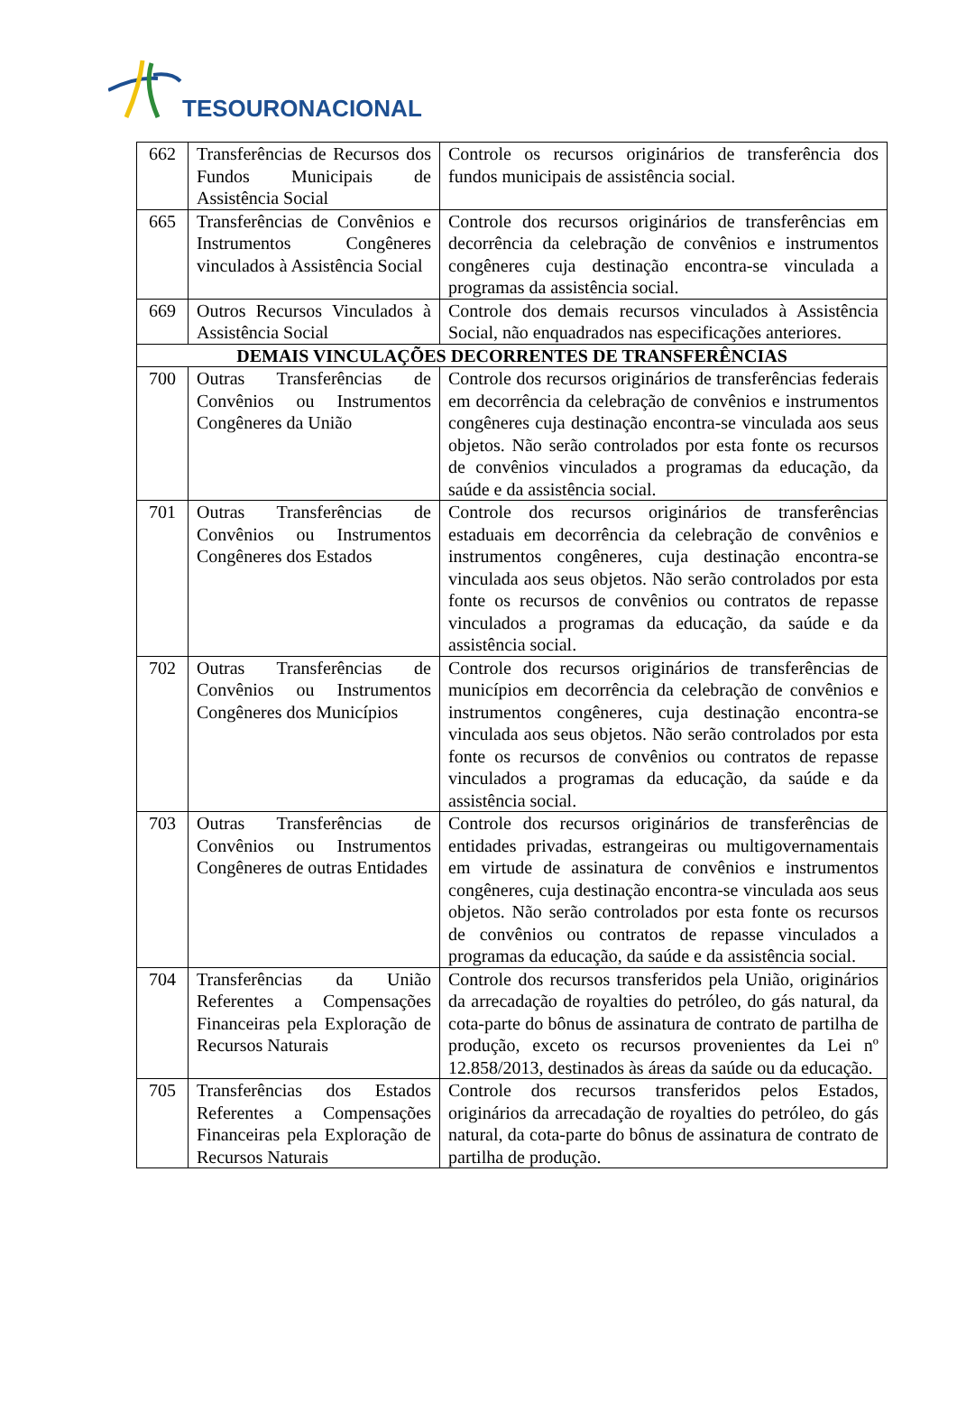TESOURONACIONAL
| 662 | Transferências de Recursos dos Fundos Municipais de Assistência Social | Controle os recursos originários de transferência dos fundos municipais de assistência social. |
| 665 | Transferências de Convênios e Instrumentos Congêneres vinculados à Assistência Social | Controle dos recursos originários de transferências em decorrência da celebração de convênios e instrumentos congêneres cuja destinação encontra-se vinculada a programas da assistência social. |
| 669 | Outros Recursos Vinculados à Assistência Social | Controle dos demais recursos vinculados à Assistência Social, não enquadrados nas especificações anteriores. |
| DEMAIS VINCULAÇÕES DECORRENTES DE TRANSFERÊNCIAS | | |
| 700 | Outras Transferências de Convênios ou Instrumentos Congêneres da União | Controle dos recursos originários de transferências federais em decorrência da celebração de convênios e instrumentos congêneres cuja destinação encontra-se vinculada aos seus objetos. Não serão controlados por esta fonte os recursos de convênios vinculados a programas da educação, da saúde e da assistência social. |
| 701 | Outras Transferências de Convênios ou Instrumentos Congêneres dos Estados | Controle dos recursos originários de transferências estaduais em decorrência da celebração de convênios e instrumentos congêneres, cuja destinação encontra-se vinculada aos seus objetos. Não serão controlados por esta fonte os recursos de convênios ou contratos de repasse vinculados a programas da educação, da saúde e da assistência social. |
| 702 | Outras Transferências de Convênios ou Instrumentos Congêneres dos Municípios | Controle dos recursos originários de transferências de municípios em decorrência da celebração de convênios e instrumentos congêneres, cuja destinação encontra-se vinculada aos seus objetos. Não serão controlados por esta fonte os recursos de convênios ou contratos de repasse vinculados a programas da educação, da saúde e da assistência social. |
| 703 | Outras Transferências de Convênios ou Instrumentos Congêneres de outras Entidades | Controle dos recursos originários de transferências de entidades privadas, estrangeiras ou multigovernamentais em virtude de assinatura de convênios e instrumentos congêneres, cuja destinação encontra-se vinculada aos seus objetos. Não serão controlados por esta fonte os recursos de convênios ou contratos de repasse vinculados a programas da educação, da saúde e da assistência social. |
| 704 | Transferências da União Referentes a Compensações Financeiras pela Exploração de Recursos Naturais | Controle dos recursos transferidos pela União, originários da arrecadação de royalties do petróleo, do gás natural, da cota-parte do bônus de assinatura de contrato de partilha de produção, exceto os recursos provenientes da Lei nº 12.858/2013, destinados às áreas da saúde ou da educação. |
| 705 | Transferências dos Estados Referentes a Compensações Financeiras pela Exploração de Recursos Naturais | Controle dos recursos transferidos pelos Estados, originários da arrecadação de royalties do petróleo, do gás natural, da cota-parte do bônus de assinatura de contrato de partilha de produção. |